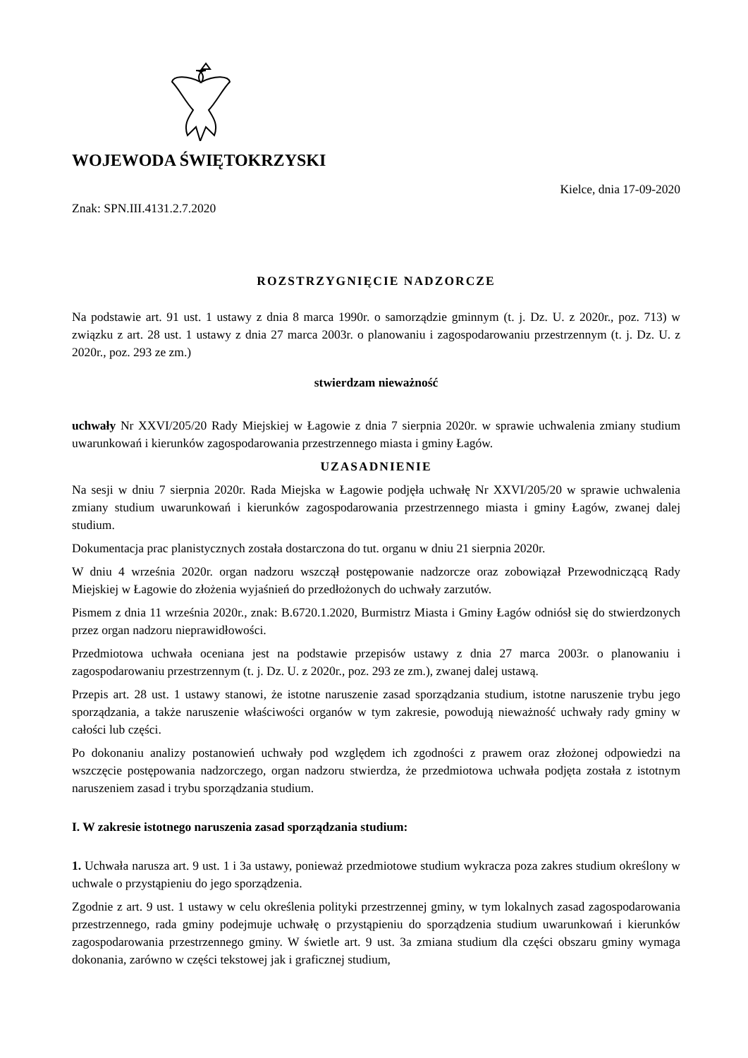WOJEWODA ŚWIĘTOKRZYSKI
Kielce, dnia 17-09-2020
Znak: SPN.III.4131.2.7.2020
ROZSTRZYGNIĘCIE NADZORCZE
Na podstawie art. 91 ust. 1 ustawy z dnia 8 marca 1990r. o samorządzie gminnym (t. j. Dz. U. z 2020r., poz. 713) w związku z art. 28 ust. 1 ustawy z dnia 27 marca 2003r. o planowaniu i zagospodarowaniu przestrzennym (t. j. Dz. U. z 2020r., poz. 293 ze zm.)
stwierdzam nieważność
uchwały Nr XXVI/205/20 Rady Miejskiej w Łagowie z dnia 7 sierpnia 2020r. w sprawie uchwalenia zmiany studium uwarunkowań i kierunków zagospodarowania przestrzennego miasta i gminy Łagów.
UZASADNIENIE
Na sesji w dniu 7 sierpnia 2020r. Rada Miejska w Łagowie podjęła uchwałę Nr XXVI/205/20 w sprawie uchwalenia zmiany studium uwarunkowań i kierunków zagospodarowania przestrzennego miasta i gminy Łagów, zwanej dalej studium.
Dokumentacja prac planistycznych została dostarczona do tut. organu w dniu 21 sierpnia 2020r.
W dniu 4 września 2020r. organ nadzoru wszczął postępowanie nadzorcze oraz zobowiązał Przewodniczącą Rady Miejskiej w Łagowie do złożenia wyjaśnień do przedłożonych do uchwały zarzutów.
Pismem z dnia 11 września 2020r., znak: B.6720.1.2020, Burmistrz Miasta i Gminy Łagów odniósł się do stwierdzonych przez organ nadzoru nieprawidłowości.
Przedmiotowa uchwała oceniana jest na podstawie przepisów ustawy z dnia 27 marca 2003r. o planowaniu i zagospodarowaniu przestrzennym (t. j. Dz. U. z 2020r., poz. 293 ze zm.), zwanej dalej ustawą.
Przepis art. 28 ust. 1 ustawy stanowi, że istotne naruszenie zasad sporządzania studium, istotne naruszenie trybu jego sporządzania, a także naruszenie właściwości organów w tym zakresie, powodują nieważność uchwały rady gminy w całości lub części.
Po dokonaniu analizy postanowień uchwały pod względem ich zgodności z prawem oraz złożonej odpowiedzi na wszczęcie postępowania nadzorczego, organ nadzoru stwierdza, że przedmiotowa uchwała podjęta została z istotnym naruszeniem zasad i trybu sporządzania studium.
I. W zakresie istotnego naruszenia zasad sporządzania studium:
1. Uchwała narusza art. 9 ust. 1 i 3a ustawy, ponieważ przedmiotowe studium wykracza poza zakres studium określony w uchwale o przystąpieniu do jego sporządzenia.
Zgodnie z art. 9 ust. 1 ustawy w celu określenia polityki przestrzennej gminy, w tym lokalnych zasad zagospodarowania przestrzennego, rada gminy podejmuje uchwałę o przystąpieniu do sporządzenia studium uwarunkowań i kierunków zagospodarowania przestrzennego gminy. W świetle art. 9 ust. 3a zmiana studium dla części obszaru gminy wymaga dokonania, zarówno w części tekstowej jak i graficznej studium,